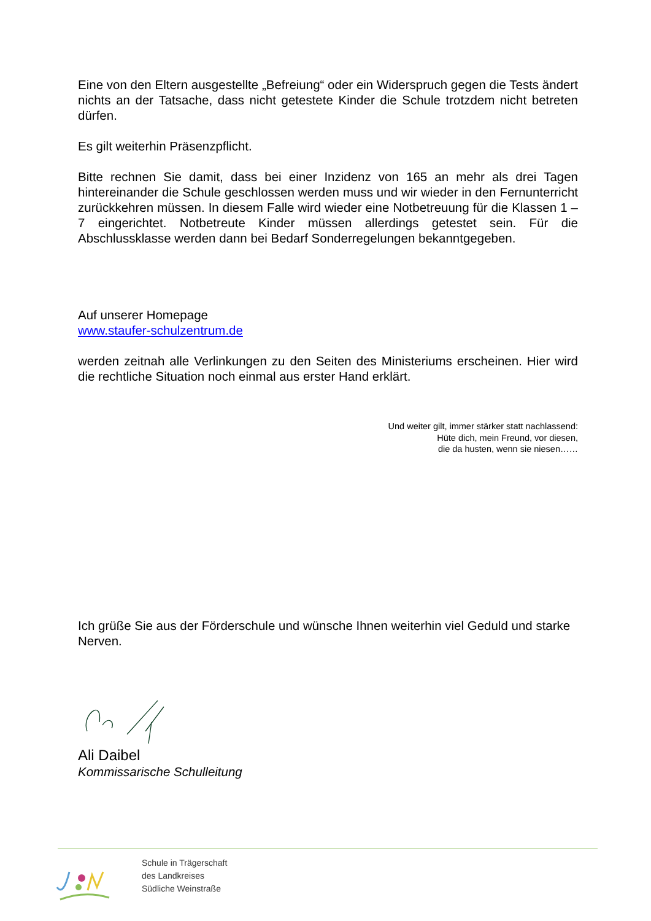Eine von den Eltern ausgestellte „Befreiung“ oder ein Widerspruch gegen die Tests ändert nichts an der Tatsache, dass nicht getestete Kinder die Schule trotzdem nicht betreten dürfen.
Es gilt weiterhin Präsenzpflicht.
Bitte rechnen Sie damit, dass bei einer Inzidenz von 165 an mehr als drei Tagen hintereinander die Schule geschlossen werden muss und wir wieder in den Fernunterricht zurückkehren müssen. In diesem Falle wird wieder eine Notbetreuung für die Klassen 1 – 7 eingerichtet. Notbetreute Kinder müssen allerdings getestet sein. Für die Abschlussklasse werden dann bei Bedarf Sonderregelungen bekanntgegeben.
Auf unserer Homepage
www.staufer-schulzentrum.de
werden zeitnah alle Verlinkungen zu den Seiten des Ministeriums erscheinen. Hier wird die rechtliche Situation noch einmal aus erster Hand erklärt.
Und weiter gilt, immer stärker statt nachlassend:
Hüte dich, mein Freund, vor diesen,
die da husten, wenn sie niesen……
Ich grüße Sie aus der Förderschule und wünsche Ihnen weiterhin viel Geduld und starke Nerven.
Ali Daibel
Kommissarische Schulleitung
Schule in Trägerschaft
des Landkreises
Südliche Weinstraße